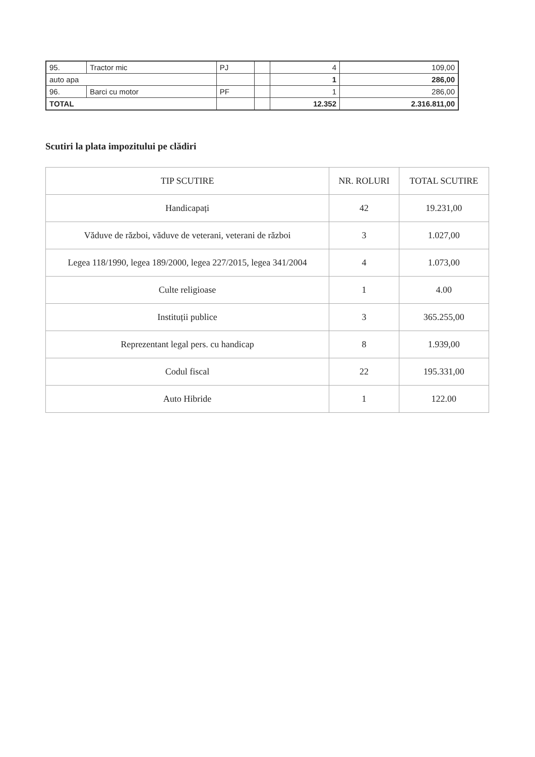| 95. | Tractor mic | PJ | | 4 | 109,00 |
| auto apa | | | | 1 | 286,00 |
| 96. | Barci cu motor | PF | | 1 | 286,00 |
| TOTAL | | | | 12.352 | 2.316.811,00 |
Scutiri la plata impozitului pe clădiri
| TIP SCUTIRE | NR. ROLURI | TOTAL SCUTIRE |
| --- | --- | --- |
| Handicapați | 42 | 19.231,00 |
| Văduve de război, văduve de veterani, veterani de război | 3 | 1.027,00 |
| Legea 118/1990, legea 189/2000, legea 227/2015, legea 341/2004 | 4 | 1.073,00 |
| Culte religioase | 1 | 4.00 |
| Instituții publice | 3 | 365.255,00 |
| Reprezentant legal pers. cu handicap | 8 | 1.939,00 |
| Codul fiscal | 22 | 195.331,00 |
| Auto Hibride | 1 | 122.00 |